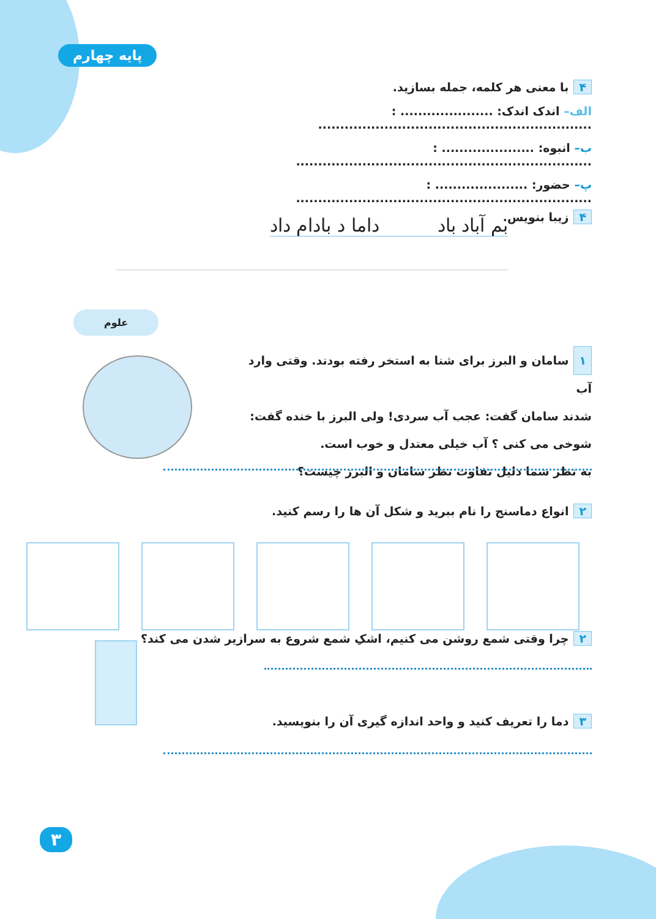پایه چهارم
۴ با معنی هر کلمه، جمله بسازید.
الف– اندک اندک: ..................... : ..............................................................
ب– انبوه: ..................... : ...................................................................
پ– حضور: ..................... : ...................................................................
۴ زیبا بنویس.
بم آباد باد داما د بادام داد
علوم
۱ سامان و البرز برای شنا به استخر رفته بودند. وقتی وارد آب
شدند سامان گفت: عجب آب سردی! ولی البرز با خنده گفت:
شوخی می کنی ؟ آب خیلی معتدل و خوب است.
به نظر شما دلیل تفاوت نظر سامان و البرز چیست؟
۲ انواع دماسنج را نام ببرید و شکل آن ها را رسم کنید.
۲ چرا وقتی شمع روشن می کنیم، اشکِ شمع شروع به سرازیر شدن می کند؟
۳ دما را تعریف کنید و واحد اندازه گیری آن را بنویسید.
۳